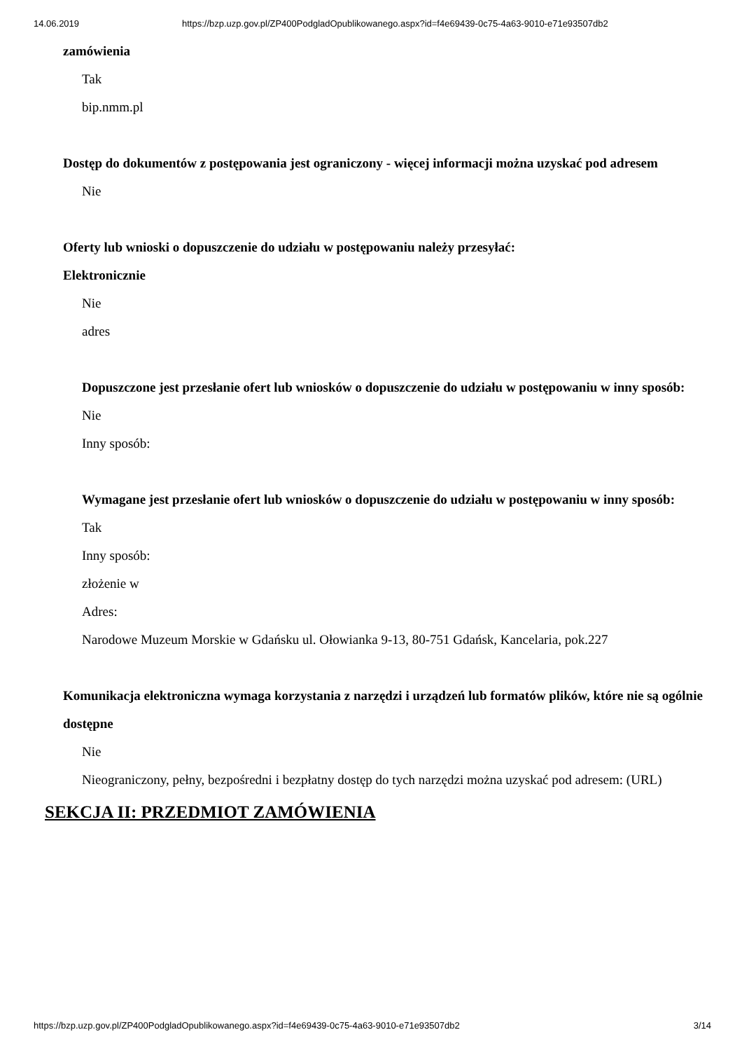14.06.2019 https://bzp.uzp.gov.pl/ZP400PodgladOpublikowanego.aspx?id=f4e69439-0c75-4a63-9010-e71e93507db2
zamówienia
Tak
bip.nmm.pl
Dostęp do dokumentów z postępowania jest ograniczony - więcej informacji można uzyskać pod adresem
Nie
Oferty lub wnioski o dopuszczenie do udziału w postępowaniu należy przesyłać:
Elektronicznie
Nie
adres
Dopuszczone jest przesłanie ofert lub wniosków o dopuszczenie do udziału w postępowaniu w inny sposób:
Nie
Inny sposób:
Wymagane jest przesłanie ofert lub wniosków o dopuszczenie do udziału w postępowaniu w inny sposób:
Tak
Inny sposób:
złożenie w
Adres:
Narodowe Muzeum Morskie w Gdańsku ul. Ołowianka 9-13, 80-751 Gdańsk, Kancelaria, pok.227
Komunikacja elektroniczna wymaga korzystania z narzędzi i urządzeń lub formatów plików, które nie są ogólnie dostępne
Nie
Nieograniczony, pełny, bezpośredni i bezpłatny dostęp do tych narzędzi można uzyskać pod adresem: (URL)
SEKCJA II: PRZEDMIOT ZAMÓWIENIA
https://bzp.uzp.gov.pl/ZP400PodgladOpublikowanego.aspx?id=f4e69439-0c75-4a63-9010-e71e93507db2 3/14